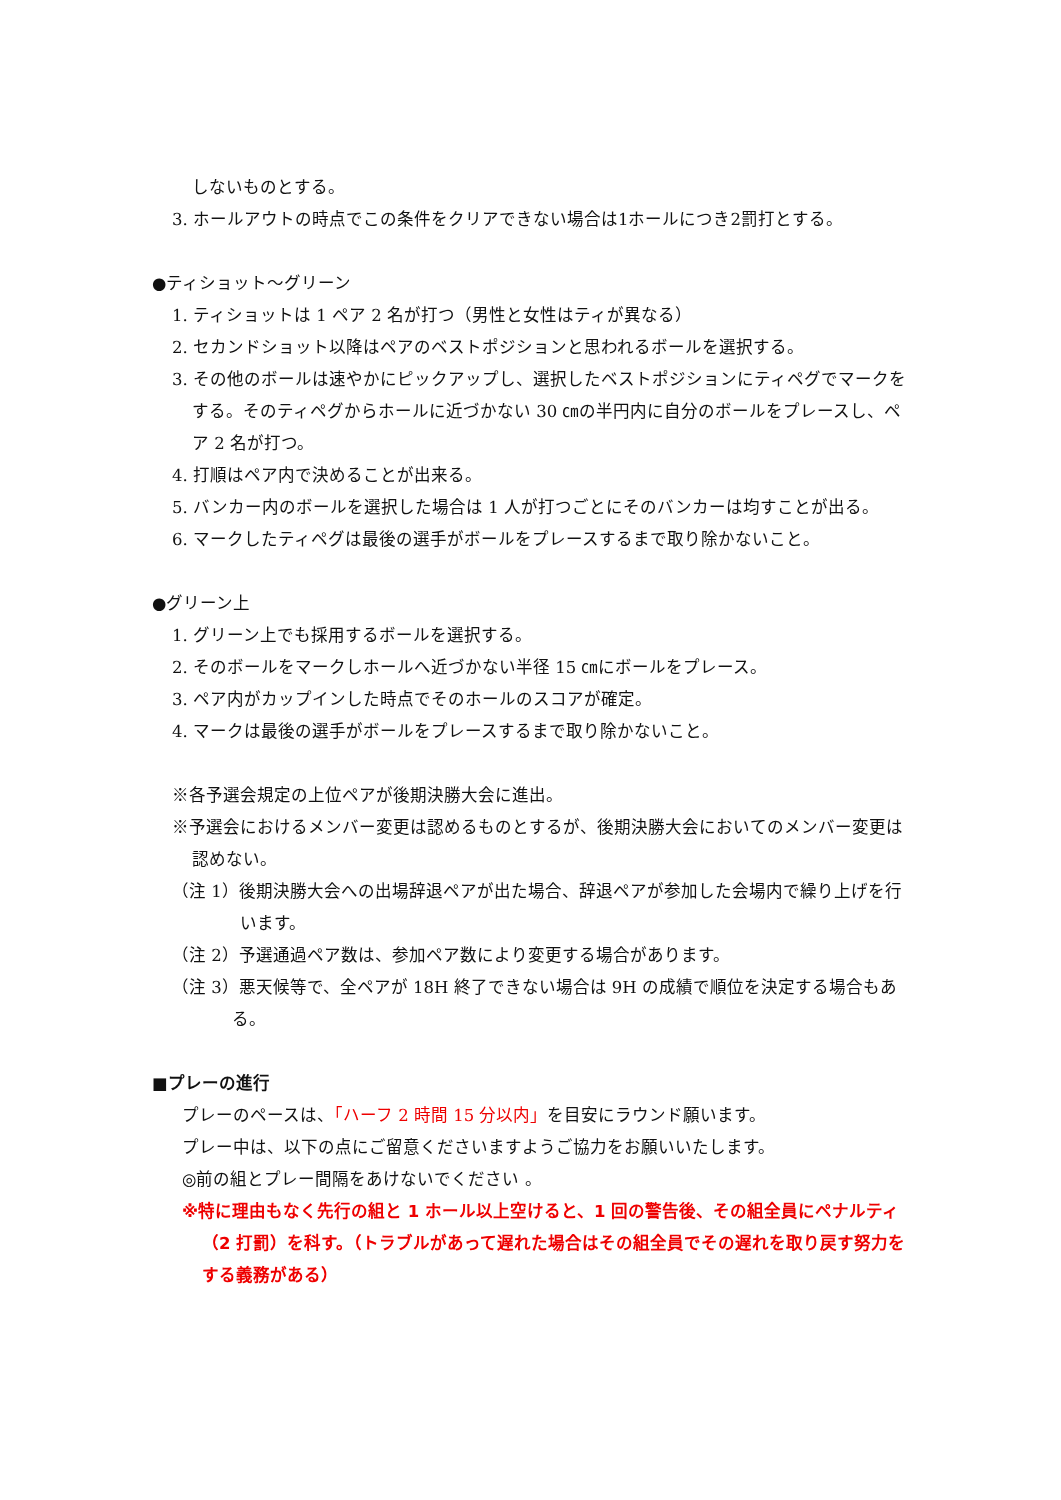しないものとする。
3. ホールアウトの時点でこの条件をクリアできない場合は1ホールにつき2罰打とする。
●ティショット～グリーン
1. ティショットは 1 ペア 2 名が打つ（男性と女性はティが異なる）
2. セカンドショット以降はペアのベストポジションと思われるボールを選択する。
3. その他のボールは速やかにピックアップし、選択したベストポジションにティペグでマークをする。そのティペグからホールに近づかない 30 ㎝の半円内に自分のボールをプレースし、ペア 2 名が打つ。
4. 打順はペア内で決めることが出来る。
5. バンカー内のボールを選択した場合は 1 人が打つごとにそのバンカーは均すことが出る。
6. マークしたティペグは最後の選手がボールをプレースするまで取り除かないこと。
●グリーン上
1. グリーン上でも採用するボールを選択する。
2. そのボールをマークしホールへ近づかない半径 15 ㎝にボールをプレース。
3. ペア内がカップインした時点でそのホールのスコアが確定。
4. マークは最後の選手がボールをプレースするまで取り除かないこと。
※各予選会規定の上位ペアが後期決勝大会に進出。
※予選会におけるメンバー変更は認めるものとするが、後期決勝大会においてのメンバー変更は認めない。
（注 1）後期決勝大会への出場辞退ペアが出た場合、辞退ペアが参加した会場内で繰り上げを行います。
（注 2）予選通過ペア数は、参加ペア数により変更する場合があります。
（注 3）悪天候等で、全ペアが 18H 終了できない場合は 9H の成績で順位を決定する場合もある。
■プレーの進行
プレーのペースは、「ハーフ 2 時間 15 分以内」を目安にラウンド願います。
プレー中は、以下の点にご留意くださいますようご協力をお願いいたします。
◎前の組とプレー間隔をあけないでください 。
※特に理由もなく先行の組と 1 ホール以上空けると、1 回の警告後、その組全員にペナルティ（2 打罰）を科す。（トラブルがあって遅れた場合はその組全員でその遅れを取り戻す努力をする義務がある）